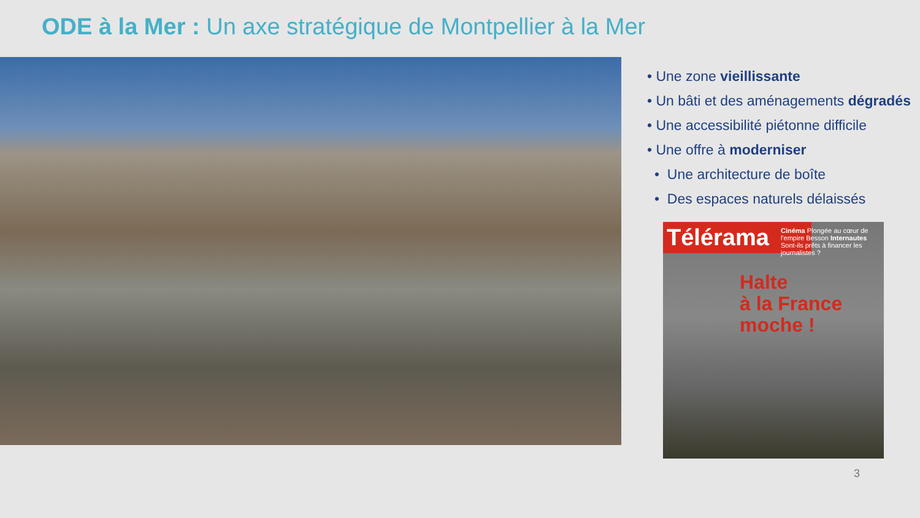ODE à la Mer : Un axe stratégique de Montpellier à la Mer
• Une zone vieillissante
• Un bâti et des aménagements dégradés
• Une accessibilité piétonne difficile
• Une offre à moderniser
• Une architecture de boîte
• Des espaces naturels délaissés
Télérama
Cinéma Plongée au cœur de l'empire Besson Internautes Sont-ils prêts à financer les journalistes ?
Halte
à la France
moche !
3